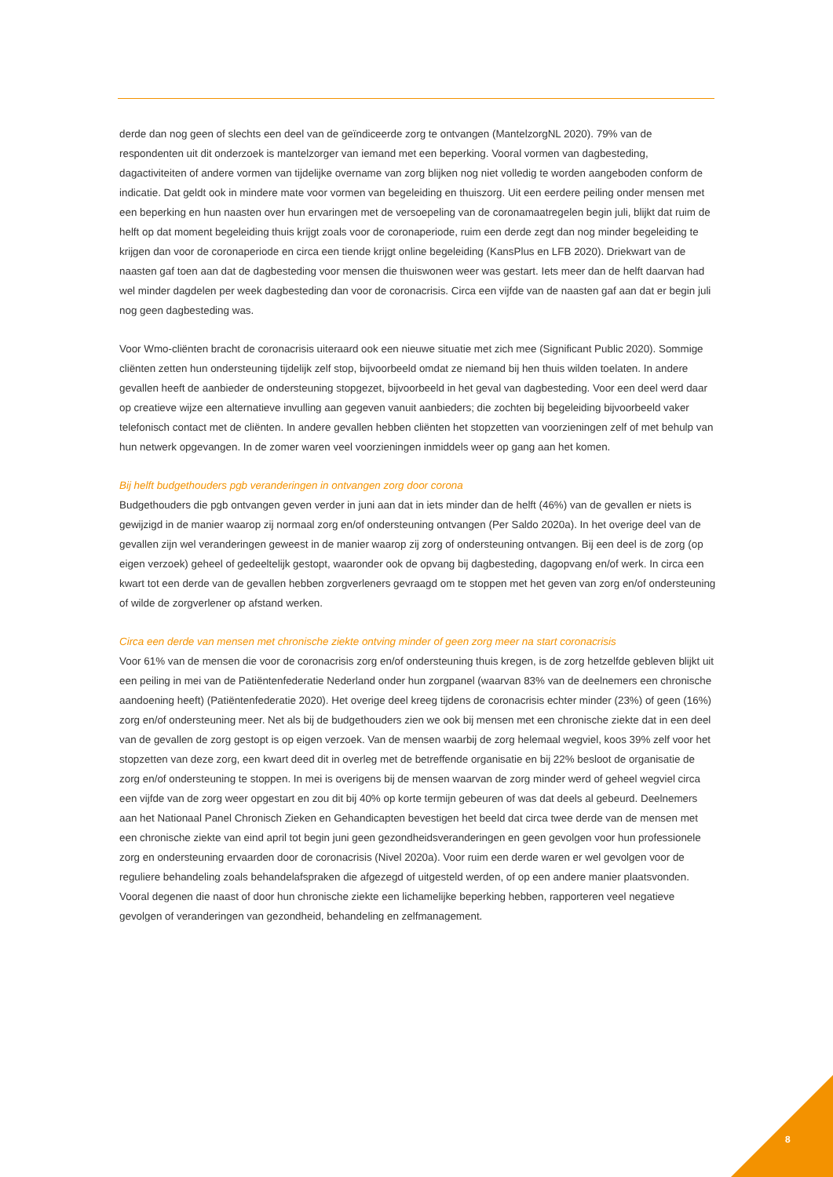derde dan nog geen of slechts een deel van de geïndiceerde zorg te ontvangen (MantelzorgNL 2020). 79% van de respondenten uit dit onderzoek is mantelzorger van iemand met een beperking. Vooral vormen van dagbesteding, dagactiviteiten of andere vormen van tijdelijke overname van zorg blijken nog niet volledig te worden aangeboden conform de indicatie. Dat geldt ook in mindere mate voor vormen van begeleiding en thuiszorg. Uit een eerdere peiling onder mensen met een beperking en hun naasten over hun ervaringen met de versoepeling van de coronamaatregelen begin juli, blijkt dat ruim de helft op dat moment begeleiding thuis krijgt zoals voor de coronaperiode, ruim een derde zegt dan nog minder begeleiding te krijgen dan voor de coronaperiode en circa een tiende krijgt online begeleiding (KansPlus en LFB 2020). Driekwart van de naasten gaf toen aan dat de dagbesteding voor mensen die thuiswonen weer was gestart. Iets meer dan de helft daarvan had wel minder dagdelen per week dagbesteding dan voor de coronacrisis. Circa een vijfde van de naasten gaf aan dat er begin juli nog geen dagbesteding was.
Voor Wmo-cliënten bracht de coronacrisis uiteraard ook een nieuwe situatie met zich mee (Significant Public 2020). Sommige cliënten zetten hun ondersteuning tijdelijk zelf stop, bijvoorbeeld omdat ze niemand bij hen thuis wilden toelaten. In andere gevallen heeft de aanbieder de ondersteuning stopgezet, bijvoorbeeld in het geval van dagbesteding. Voor een deel werd daar op creatieve wijze een alternatieve invulling aan gegeven vanuit aanbieders; die zochten bij begeleiding bijvoorbeeld vaker telefonisch contact met de cliënten. In andere gevallen hebben cliënten het stopzetten van voorzieningen zelf of met behulp van hun netwerk opgevangen. In de zomer waren veel voorzieningen inmiddels weer op gang aan het komen.
Bij helft budgethouders pgb veranderingen in ontvangen zorg door corona
Budgethouders die pgb ontvangen geven verder in juni aan dat in iets minder dan de helft (46%) van de gevallen er niets is gewijzigd in de manier waarop zij normaal zorg en/of ondersteuning ontvangen (Per Saldo 2020a). In het overige deel van de gevallen zijn wel veranderingen geweest in de manier waarop zij zorg of ondersteuning ontvangen. Bij een deel is de zorg (op eigen verzoek) geheel of gedeeltelijk gestopt, waaronder ook de opvang bij dagbesteding, dagopvang en/of werk. In circa een kwart tot een derde van de gevallen hebben zorgverleners gevraagd om te stoppen met het geven van zorg en/of ondersteuning of wilde de zorgverlener op afstand werken.
Circa een derde van mensen met chronische ziekte ontving minder of geen zorg meer na start coronacrisis
Voor 61% van de mensen die voor de coronacrisis zorg en/of ondersteuning thuis kregen, is de zorg hetzelfde gebleven blijkt uit een peiling in mei van de Patiëntenfederatie Nederland onder hun zorgpanel (waarvan 83% van de deelnemers een chronische aandoening heeft) (Patiëntenfederatie 2020). Het overige deel kreeg tijdens de coronacrisis echter minder (23%) of geen (16%) zorg en/of ondersteuning meer. Net als bij de budgethouders zien we ook bij mensen met een chronische ziekte dat in een deel van de gevallen de zorg gestopt is op eigen verzoek. Van de mensen waarbij de zorg helemaal wegviel, koos 39% zelf voor het stopzetten van deze zorg, een kwart deed dit in overleg met de betreffende organisatie en bij 22% besloot de organisatie de zorg en/of ondersteuning te stoppen. In mei is overigens bij de mensen waarvan de zorg minder werd of geheel wegviel circa een vijfde van de zorg weer opgestart en zou dit bij 40% op korte termijn gebeuren of was dat deels al gebeurd. Deelnemers aan het Nationaal Panel Chronisch Zieken en Gehandicapten bevestigen het beeld dat circa twee derde van de mensen met een chronische ziekte van eind april tot begin juni geen gezondheidsveranderingen en geen gevolgen voor hun professionele zorg en ondersteuning ervaarden door de coronacrisis (Nivel 2020a). Voor ruim een derde waren er wel gevolgen voor de reguliere behandeling zoals behandelafspraken die afgezegd of uitgesteld werden, of op een andere manier plaatsvonden. Vooral degenen die naast of door hun chronische ziekte een lichamelijke beperking hebben, rapporteren veel negatieve gevolgen of veranderingen van gezondheid, behandeling en zelfmanagement.
8